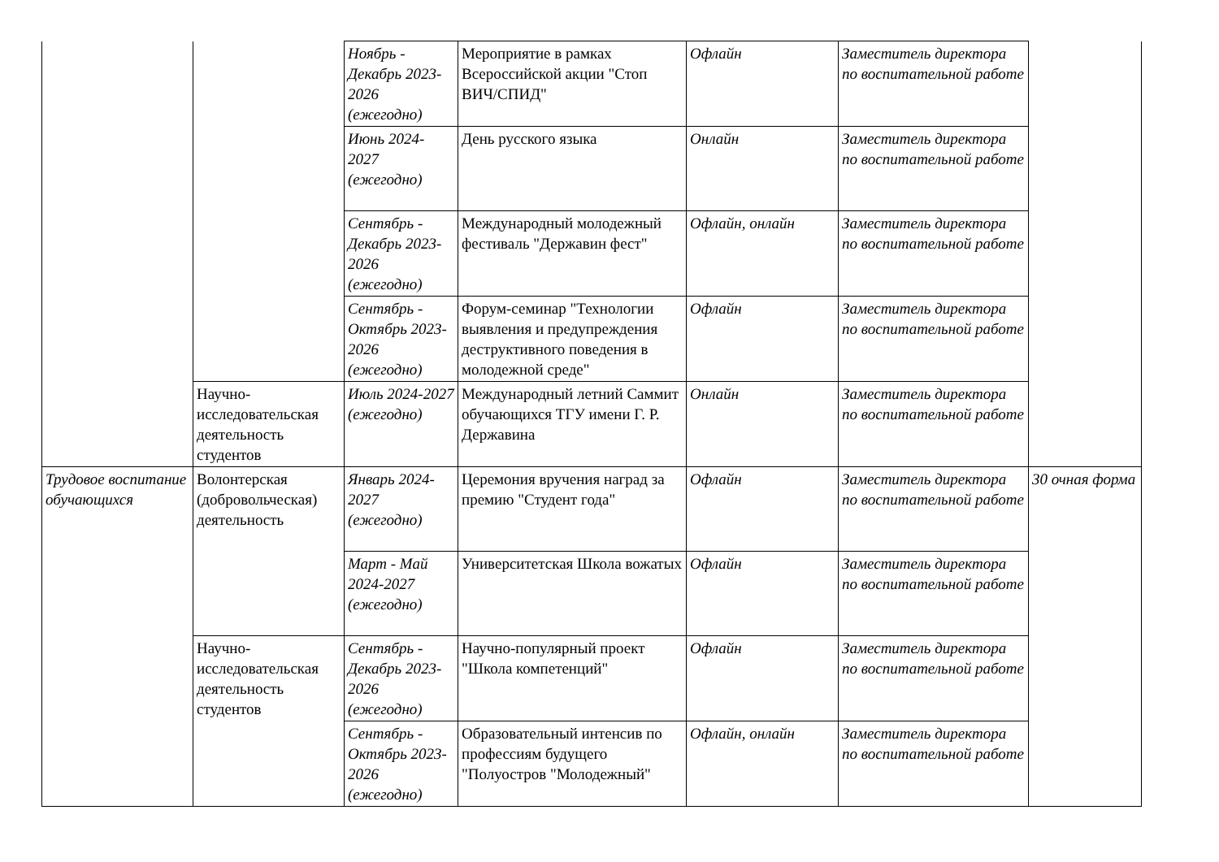| | | Ноябрь - Декабрь 2023-2026 (ежегодно) | Мероприятие в рамках Всероссийской акции "Стоп ВИЧ/СПИД" | Офлайн | Заместитель директора по воспитательной работе | |
| | | Июнь 2024-2027 (ежегодно) | День русского языка | Онлайн | Заместитель директора по воспитательной работе | |
| | | Сентябрь - Декабрь 2023-2026 (ежегодно) | Международный молодежный фестиваль "Державин фест" | Офлайн, онлайн | Заместитель директора по воспитательной работе | |
| | | Сентябрь - Октябрь 2023-2026 (ежегодно) | Форум-семинар "Технологии выявления и предупреждения деструктивного поведения в молодежной среде" | Офлайн | Заместитель директора по воспитательной работе | |
| | Научно-исследовательская деятельность студентов | Июль 2024-2027 (ежегодно) | Международный летний Саммит обучающихся ТГУ имени Г. Р. Державина | Онлайн | Заместитель директора по воспитательной работе | |
| Трудовое воспитание обучающихся | Волонтерская (добровольческая) деятельность | Январь 2024-2027 (ежегодно) | Церемония вручения наград за премию "Студент года" | Офлайн | Заместитель директора по воспитательной работе | 30 очная форма |
| | | Март - Май 2024-2027 (ежегодно) | Университетская Школа вожатых | Офлайн | Заместитель директора по воспитательной работе | |
| | Научно-исследовательская деятельность студентов | Сентябрь - Декабрь 2023-2026 (ежегодно) | Научно-популярный проект "Школа компетенций" | Офлайн | Заместитель директора по воспитательной работе | |
| | | Сентябрь - Октябрь 2023-2026 (ежегодно) | Образовательный интенсив по профессиям будущего "Полуостров "Молодежный" | Офлайн, онлайн | Заместитель директора по воспитательной работе | |